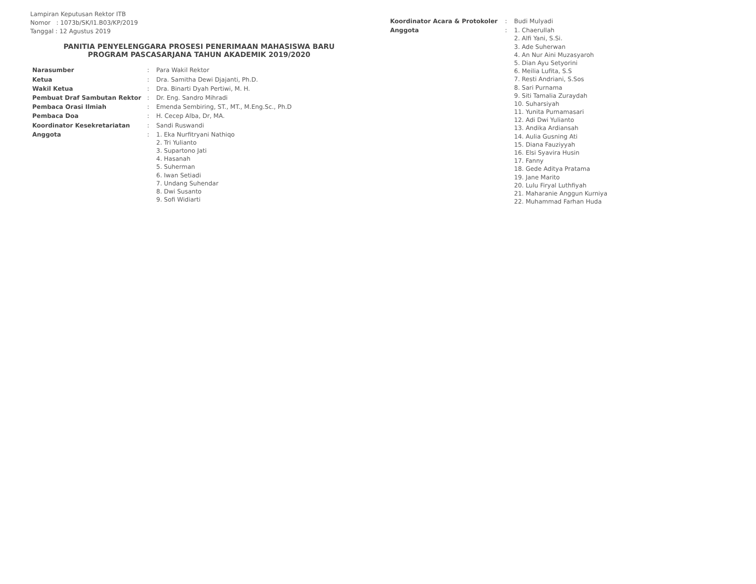Lampiran Keputusan Rektor ITB
Nomor : 1073b/SK/I1.B03/KP/2019
Tanggal : 12 Agustus 2019
PANITIA PENYELENGGARA PROSESI PENERIMAAN MAHASISWA BARU
PROGRAM PASCASARJANA TAHUN AKADEMIK 2019/2020
| Narasumber | : | Para Wakil Rektor |
| Ketua | : | Dra. Samitha Dewi Djajanti, Ph.D. |
| Wakil Ketua | : | Dra. Binarti Dyah Pertiwi, M. H. |
| Pembuat Draf Sambutan Rektor | : | Dr. Eng. Sandro Mihradi |
| Pembaca Orasi Ilmiah | : | Emenda Sembiring, ST., MT., M.Eng.Sc., Ph.D |
| Pembaca Doa | : | H. Cecep Alba, Dr, MA. |
| Koordinator Kesekretariatan | : | Sandi Ruswandi |
| Anggota | : | 1. Eka Nurfitryani Nathiqo 2. Tri Yulianto 3. Supartono Jati 4. Hasanah 5. Suherman 6. Iwan Setiadi 7. Undang Suhendar 8. Dwi Susanto 9. Sofi Widiarti |
| Koordinator Acara & Protokoler | : | Budi Mulyadi |
| Anggota | : | 1. Chaerullah 2. Alfi Yani, S.Si. 3. Ade Suherwan 4. An Nur Aini Muzasyaroh 5. Dian Ayu Setyorini 6. Meilia Lufita, S.S 7. Resti Andriani, S.Sos 8. Sari Purnama 9. Siti Tamalia Zuraydah 10. Suharsiyah 11. Yunita Purnamasari 12. Adi Dwi Yulianto 13. Andika Ardiansah 14. Aulia Gusning Ati 15. Diana Fauziyyah 16. Elsi Syavira Husin 17. Fanny 18. Gede Aditya Pratama 19. Jane Marito 20. Lulu Firyal Luthfiyah 21. Maharanie Anggun Kurniya 22. Muhammad Farhan Huda |